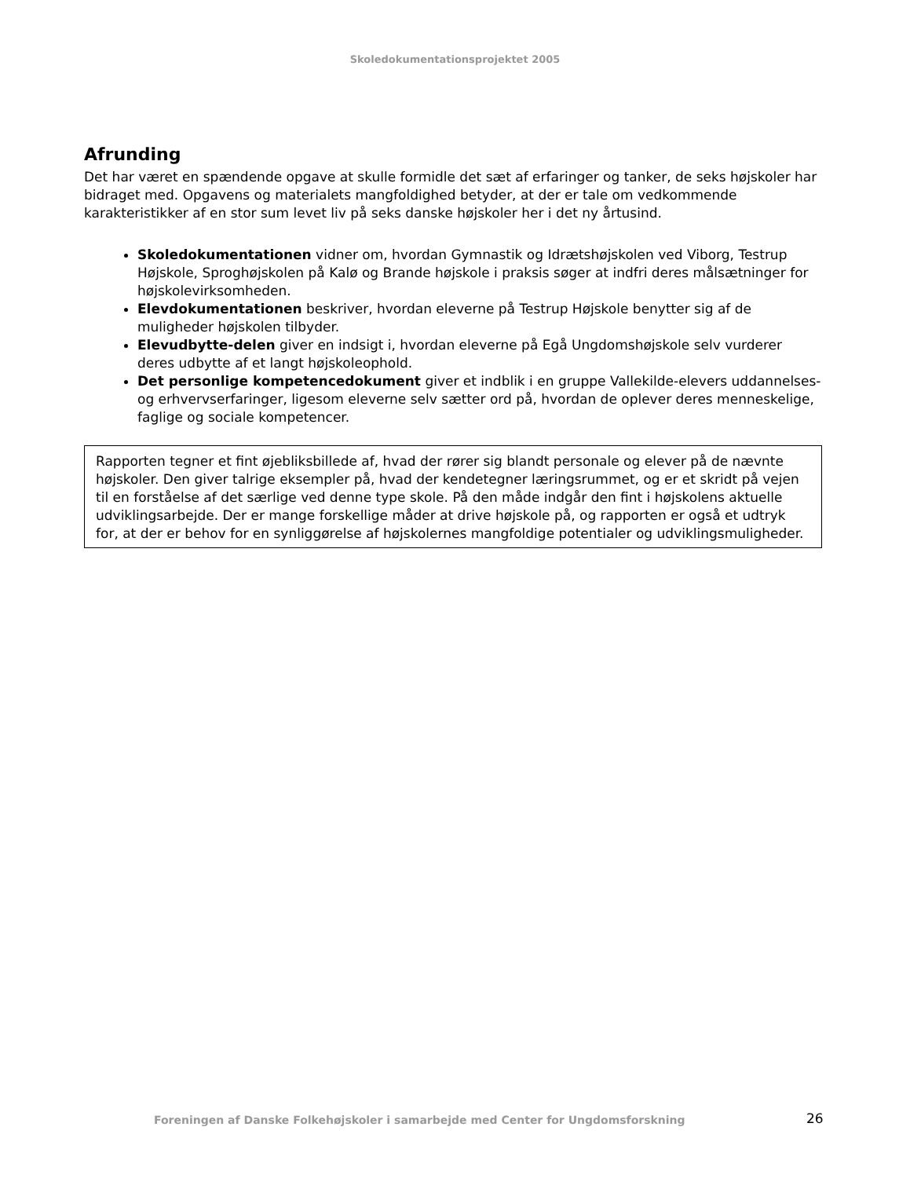Skoledokumentationsprojektet 2005
Afrunding
Det har været en spændende opgave at skulle formidle det sæt af erfaringer og tanker, de seks højskoler har bidraget med. Opgavens og materialets mangfoldighed betyder, at der er tale om vedkommende karakteristikker af en stor sum levet liv på seks danske højskoler her i det ny årtusind.
Skoledokumentationen vidner om, hvordan Gymnastik og Idrætshøjskolen ved Viborg, Testrup Højskole, Sproghøjskolen på Kalø og Brande højskole i praksis søger at indfri deres målsætninger for højskolevirksomheden.
Elevdokumentationen beskriver, hvordan eleverne på Testrup Højskole benytter sig af de muligheder højskolen tilbyder.
Elevudbytte-delen giver en indsigt i, hvordan eleverne på Egå Ungdomshøjskole selv vurderer deres udbytte af et langt højskoleophold.
Det personlige kompetencedokument giver et indblik i en gruppe Vallekilde-elevers uddannelses- og erhvervserfaringer, ligesom eleverne selv sætter ord på, hvordan de oplever deres menneskelige, faglige og sociale kompetencer.
Rapporten tegner et fint øjebliksbillede af, hvad der rører sig blandt personale og elever på de nævnte højskoler. Den giver talrige eksempler på, hvad der kendetegner læringsrummet, og er et skridt på vejen til en forståelse af det særlige ved denne type skole. På den måde indgår den fint i højskolens aktuelle udviklingsarbejde. Der er mange forskellige måder at drive højskole på, og rapporten er også et udtryk for, at der er behov for en synliggørelse af højskolernes mangfoldige potentialer og udviklingsmuligheder.
Foreningen af Danske Folkehøjskoler i samarbejde med Center for Ungdomsforskning 26